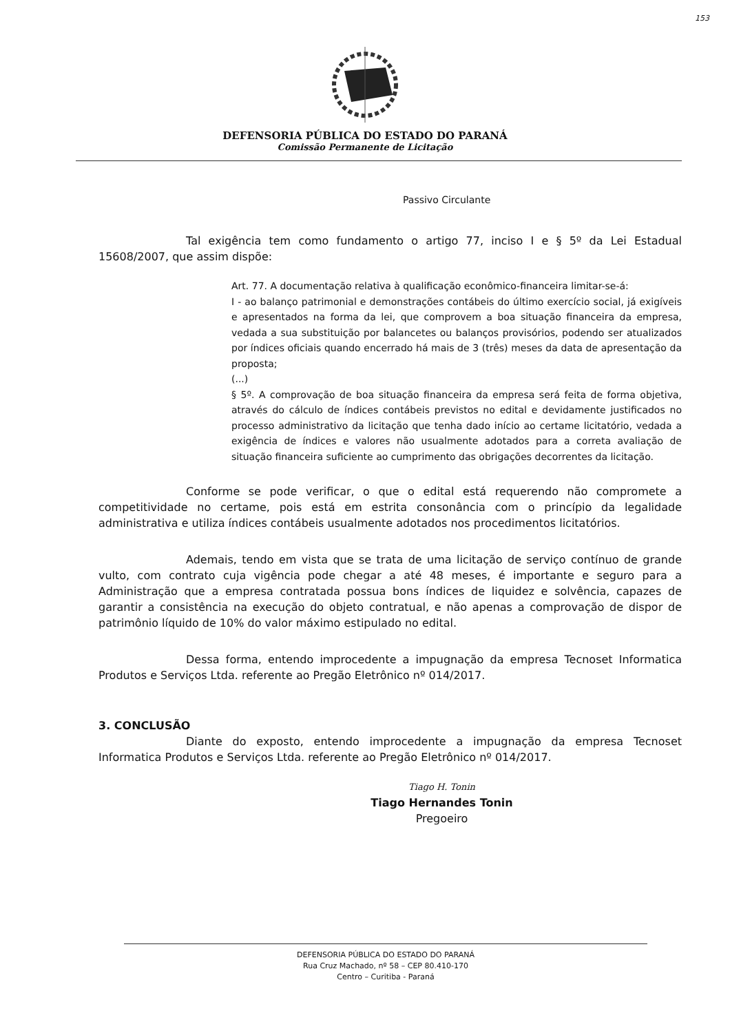153
DEFENSORIA PÚBLICA DO ESTADO DO PARANÁ
Comissão Permanente de Licitação
Passivo Circulante
Tal exigência tem como fundamento o artigo 77, inciso I e § 5º da Lei Estadual 15608/2007, que assim dispõe:
Art. 77. A documentação relativa à qualificação econômico-financeira limitar-se-á:
I - ao balanço patrimonial e demonstrações contábeis do último exercício social, já exigíveis e apresentados na forma da lei, que comprovem a boa situação financeira da empresa, vedada a sua substituição por balancetes ou balanços provisórios, podendo ser atualizados por índices oficiais quando encerrado há mais de 3 (três) meses da data de apresentação da proposta;
(...)
§ 5º. A comprovação de boa situação financeira da empresa será feita de forma objetiva, através do cálculo de índices contábeis previstos no edital e devidamente justificados no processo administrativo da licitação que tenha dado início ao certame licitatório, vedada a exigência de índices e valores não usualmente adotados para a correta avaliação de situação financeira suficiente ao cumprimento das obrigações decorrentes da licitação.
Conforme se pode verificar, o que o edital está requerendo não compromete a competitividade no certame, pois está em estrita consonância com o princípio da legalidade administrativa e utiliza índices contábeis usualmente adotados nos procedimentos licitatórios.
Ademais, tendo em vista que se trata de uma licitação de serviço contínuo de grande vulto, com contrato cuja vigência pode chegar a até 48 meses, é importante e seguro para a Administração que a empresa contratada possua bons índices de liquidez e solvência, capazes de garantir a consistência na execução do objeto contratual, e não apenas a comprovação de dispor de patrimônio líquido de 10% do valor máximo estipulado no edital.
Dessa forma, entendo improcedente a impugnação da empresa Tecnoset Informatica Produtos e Serviços Ltda. referente ao Pregão Eletrônico nº 014/2017.
3. CONCLUSÃO
Diante do exposto, entendo improcedente a impugnação da empresa Tecnoset Informatica Produtos e Serviços Ltda. referente ao Pregão Eletrônico nº 014/2017.
Tiago H. Tonin
Tiago Hernandes Tonin
Pregoeiro
DEFENSORIA PÚBLICA DO ESTADO DO PARANÁ
Rua Cruz Machado, nº 58 – CEP 80.410-170
Centro – Curitiba - Paraná